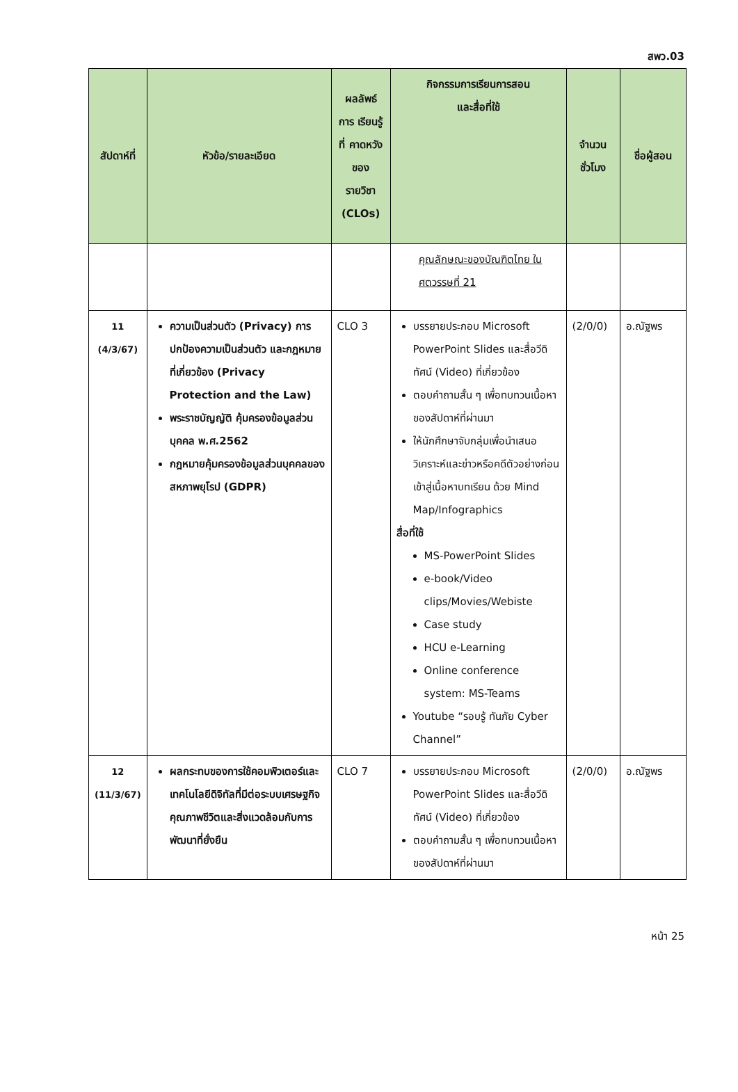สพว.03
| สัปดาห์ที่ | หัวข้อ/รายละเอียด | ผลลัพธ์ การ เรียนรู้ ที่ คาดหวัง ของ รายวิชา (CLOs) | กิจกรรมการเรียนการสอน และสื่อที่ใช้ | จำนวน ชั่วโมง | ชื่อผู้สอน |
| --- | --- | --- | --- | --- | --- |
| | | | คุณลักษณะของบัณฑิตไทย ในศตวรรษที่ 21 | | |
| 11 (4/3/67) | ความเป็นส่วนตัว (Privacy) การปกป้องความเป็นส่วนตัว และกฎหมายที่เกี่ยวข้อง (Privacy Protection and the Law) พระราชบัญญัติ คุ้มครองข้อมูลส่วนบุคคล พ.ศ.2562 กฎหมายคุ้มครองข้อมูลส่วนบุคคลของสหภาพยุโรป (GDPR) | CLO 3 | บรรยายประกอบ Microsoft PowerPoint Slides และสื่อวีดิทัศน์ (Video) ที่เกี่ยวข้อง ตอบคำถามสั้น ๆ เพื่อทบทวนเนื้อหาของสัปดาห์ที่ผ่านมา ให้นักศึกษาจับกลุ่มเพื่อนำเสนอวิเคราะห์และข่าวหรือคดีตัวอย่างก่อนเข้าสู่เนื้อหาบทเรียน ด้วย Mind Map/Infographics สื่อที่ใช้ MS-PowerPoint Slides e-book/Video clips/Movies/Webiste Case study HCU e-Learning Online conference system: MS-Teams Youtube “รอบรู้ ทันภัย Cyber Channel” | (2/0/0) | อ.ณัฐพร |
| 12 (11/3/67) | ผลกระทบของการใช้คอมพิวเตอร์และเทคโนโลยีดิจิทัลที่มีต่อระบบเศรษฐกิจ คุณภาพชีวิตและสิ่งแวดล้อมกับการพัฒนาที่ยั่งยืน | CLO 7 | บรรยายประกอบ Microsoft PowerPoint Slides และสื่อวีดิทัศน์ (Video) ที่เกี่ยวข้อง ตอบคำถามสั้น ๆ เพื่อทบทวนเนื้อหาของสัปดาห์ที่ผ่านมา | (2/0/0) | อ.ณัฐพร |
หน้า 25